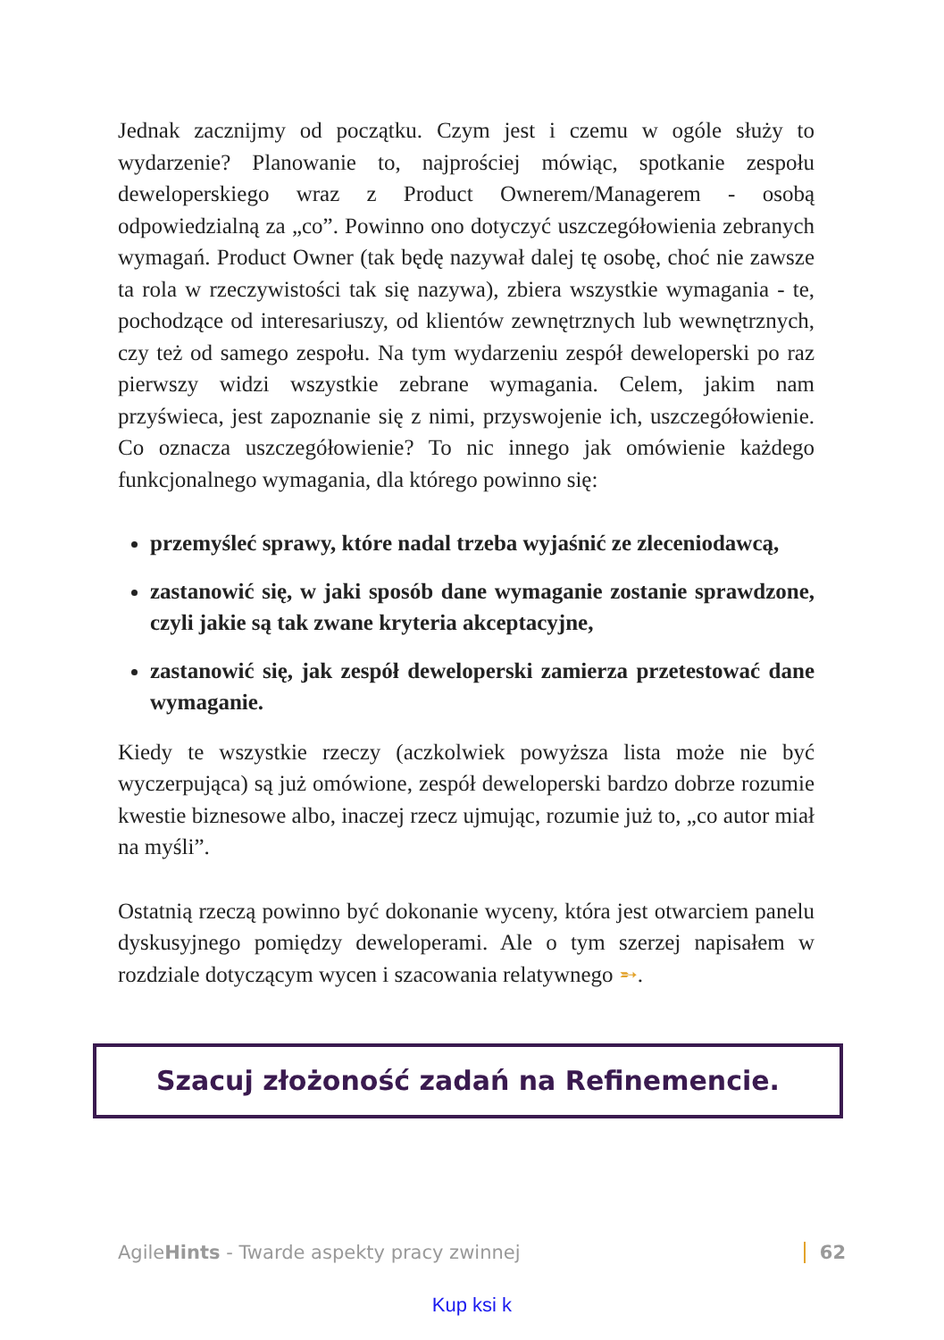Jednak zacznijmy od początku. Czym jest i czemu w ogóle służy to wydarzenie? Planowanie to, najprościej mówiąc, spotkanie zespołu deweloperskiego wraz z Product Ownerem/Managerem - osobą odpowiedzialną za „co”. Powinno ono dotyczyć uszczegółowienia zebranych wymagań. Product Owner (tak będę nazywał dalej tę osobę, choć nie zawsze ta rola w rzeczywistości tak się nazywa), zbiera wszystkie wymagania - te, pochodzące od interesariuszy, od klientów zewnętrznych lub wewnętrznych, czy też od samego zespołu. Na tym wydarzeniu zespół deweloperski po raz pierwszy widzi wszystkie zebrane wymagania. Celem, jakim nam przyświeca, jest zapoznanie się z nimi, przyswojenie ich, uszczegółowienie. Co oznacza uszczegółowienie? To nic innego jak omówienie każdego funkcjonalnego wymagania, dla którego powinno się:
przemyśleć sprawy, które nadal trzeba wyjaśnić ze zleceniodawcą,
zastanowić się, w jaki sposób dane wymaganie zostanie sprawdzone, czyli jakie są tak zwane kryteria akceptacyjne,
zastanowić się, jak zespół deweloperski zamierza przetestować dane wymaganie.
Kiedy te wszystkie rzeczy (aczkolwiek powyższa lista może nie być wyczerpująca) są już omówione, zespół deweloperski bardzo dobrze rozumie kwestie biznesowe albo, inaczej rzecz ujmując, rozumie już to, „co autor miał na myśli”.
Ostatnią rzeczą powinno być dokonanie wyceny, która jest otwarciem panelu dyskusyjnego pomiędzy deweloperami. Ale o tym szerzej napisałem w rozdziale dotyczącym wycen i szacowania relatywnego ➵.
Szacuj złożoność zadań na Refinemencie.
AgileHints - Twarde aspekty pracy zwinnej 62
Kup ksi k